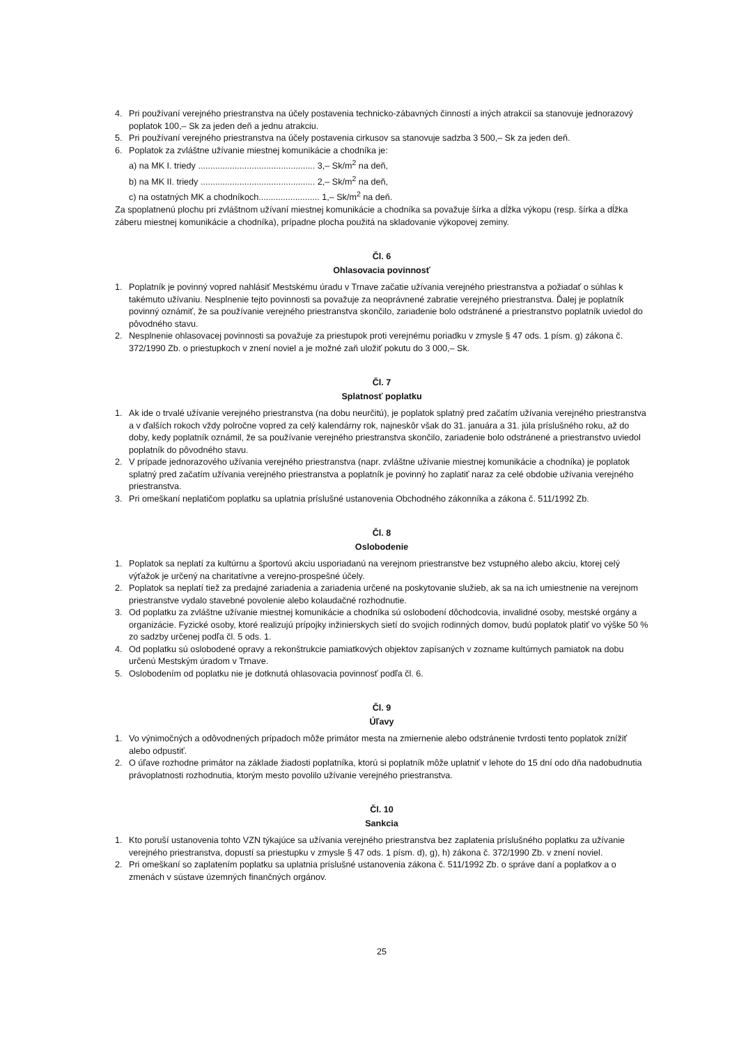4. Pri používaní verejného priestranstva na účely postavenia technicko-zábavných činností a iných atrakcií sa stanovuje jednorazový poplatok 100,– Sk za jeden deň a jednu atrakciu.
5. Pri používaní verejného priestranstva na účely postavenia cirkusov sa stanovuje sadzba 3 500,– Sk za jeden deň.
6. Poplatok za zvláštne užívanie miestnej komunikácie a chodníka je:
a) na MK I. triedy ................................................ 3,– Sk/m<sup>2</sup> na deň,
b) na MK II. triedy ............................................... 2,– Sk/m<sup>2</sup> na deň,
c) na ostatných MK a chodníkoch......................... 1,– Sk/m<sup>2</sup> na deň.
Za spoplatnenú plochu pri zvláštnom užívaní miestnej komunikácie a chodníka sa považuje šírka a dĺžka výkopu (resp. šírka a dĺžka záberu miestnej komunikácie a chodníka), prípadne plocha použitá na skladovanie výkopovej zeminy.
Čl. 6
Ohlasovacia povinnosť
1. Poplatník je povinný vopred nahlásiť Mestskému úradu v Trnave začatie užívania verejného priestranstva a požiadať o súhlas k takémuto užívaniu. Nesplnenie tejto povinnosti sa považuje za neoprávnené zabratie verejného priestranstva. Ďalej je poplatník povinný oznámiť, že sa používanie verejného priestranstva skončilo, zariadenie bolo odstránené a priestranstvo poplatník uviedol do pôvodného stavu.
2. Nesplnenie ohlasovacej povinnosti sa považuje za priestupok proti verejnému poriadku v zmysle § 47 ods. 1 písm. g) zákona č. 372/1990 Zb. o priestupkoch v znení noviel a je možné zaň uložiť pokutu do 3 000,– Sk.
Čl. 7
Splatnosť poplatku
1. Ak ide o trvalé užívanie verejného priestranstva (na dobu neurčitú), je poplatok splatný pred začatím užívania verejného priestranstva a v ďalších rokoch vždy polročne vopred za celý kalendárny rok, najneskôr však do 31. januára a 31. júla príslušného roku, až do doby, kedy poplatník oznámil, že sa používanie verejného priestranstva skončilo, zariadenie bolo odstránené a priestranstvo uviedol poplatník do pôvodného stavu.
2. V prípade jednorazového užívania verejného priestranstva (napr. zvláštne užívanie miestnej komunikácie a chodníka) je poplatok splatný pred začatím užívania verejného priestranstva a poplatník je povinný ho zaplatiť naraz za celé obdobie užívania verejného priestranstva.
3. Pri omeškaní neplatičom poplatku sa uplatnia príslušné ustanovenia Obchodného zákonníka a zákona č. 511/1992 Zb.
Čl. 8
Oslobodenie
1. Poplatok sa neplatí za kultúrnu a športovú akciu usporiadanú na verejnom priestranstve bez vstupného alebo akciu, ktorej celý výťažok je určený na charitatívne a verejno-prospešné účely.
2. Poplatok sa neplatí tiež za predajné zariadenia a zariadenia určené na poskytovanie služieb, ak sa na ich umiestnenie na verejnom priestranstve vydalo stavebné povolenie alebo kolaudačné rozhodnutie.
3. Od poplatku za zvláštne užívanie miestnej komunikácie a chodníka sú oslobodení dôchodcovia, invalidné osoby, mestské orgány a organizácie. Fyzické osoby, ktoré realizujú prípojky inžinierskych sietí do svojich rodinných domov, budú poplatok platiť vo výške 50 % zo sadzby určenej podľa čl. 5 ods. 1.
4. Od poplatku sú oslobodené opravy a rekonštrukcie pamiatkových objektov zapísaných v zozname kultúrnych pamiatok na dobu určenú Mestským úradom v Trnave.
5. Oslobodením od poplatku nie je dotknutá ohlasovacia povinnosť podľa čl. 6.
Čl. 9
Úľavy
1. Vo výnimočných a odôvodnených prípadoch môže primátor mesta na zmiernenie alebo odstránenie tvrdosti tento poplatok znížiť alebo odpustiť.
2. O úľave rozhodne primátor na základe žiadosti poplatníka, ktorú si poplatník môže uplatniť v lehote do 15 dní odo dňa nadobudnutia právoplatnosti rozhodnutia, ktorým mesto povolilo užívanie verejného priestranstva.
Čl. 10
Sankcia
1. Kto poruší ustanovenia tohto VZN týkajúce sa užívania verejného priestranstva bez zaplatenia príslušného poplatku za užívanie verejného priestranstva, dopustí sa priestupku v zmysle § 47 ods. 1 písm. d), g), h) zákona č. 372/1990 Zb. v znení noviel.
2. Pri omeškaní so zaplatením poplatku sa uplatnia príslušné ustanovenia zákona č. 511/1992 Zb. o správe daní a poplatkov a o zmenách v sústave územných finančných orgánov.
25